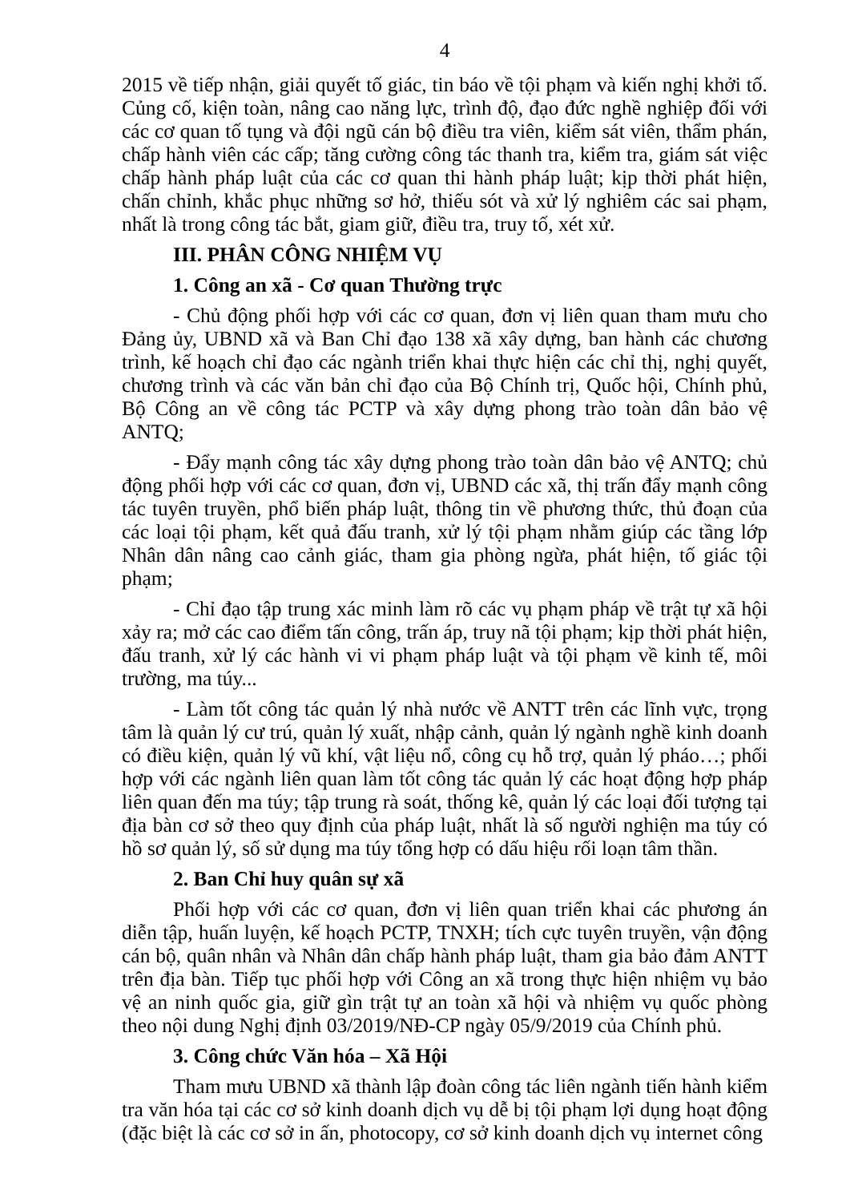4
2015 về tiếp nhận, giải quyết tố giác, tin báo về tội phạm và kiến nghị khởi tố. Củng cố, kiện toàn, nâng cao năng lực, trình độ, đạo đức nghề nghiệp đối với các cơ quan tố tụng và đội ngũ cán bộ điều tra viên, kiểm sát viên, thẩm phán, chấp hành viên các cấp; tăng cường công tác thanh tra, kiểm tra, giám sát việc chấp hành pháp luật của các cơ quan thi hành pháp luật; kịp thời phát hiện, chấn chỉnh, khắc phục những sơ hở, thiếu sót và xử lý nghiêm các sai phạm, nhất là trong công tác bắt, giam giữ, điều tra, truy tố, xét xử.
III. PHÂN CÔNG NHIỆM VỤ
1. Công an xã - Cơ quan Thường trực
- Chủ động phối hợp với các cơ quan, đơn vị liên quan tham mưu cho Đảng ủy, UBND xã và Ban Chỉ đạo 138 xã xây dựng, ban hành các chương trình, kế hoạch chỉ đạo các ngành triển khai thực hiện các chỉ thị, nghị quyết, chương trình và các văn bản chỉ đạo của Bộ Chính trị, Quốc hội, Chính phủ, Bộ Công an về công tác PCTP và xây dựng phong trào toàn dân bảo vệ ANTQ;
- Đẩy mạnh công tác xây dựng phong trào toàn dân bảo vệ ANTQ; chủ động phối hợp với các cơ quan, đơn vị, UBND các xã, thị trấn đẩy mạnh công tác tuyên truyền, phổ biến pháp luật, thông tin về phương thức, thủ đoạn của các loại tội phạm, kết quả đấu tranh, xử lý tội phạm nhằm giúp các tầng lớp Nhân dân nâng cao cảnh giác, tham gia phòng ngừa, phát hiện, tố giác tội phạm;
- Chỉ đạo tập trung xác minh làm rõ các vụ phạm pháp về trật tự xã hội xảy ra; mở các cao điểm tấn công, trấn áp, truy nã tội phạm; kịp thời phát hiện, đấu tranh, xử lý các hành vi vi phạm pháp luật và tội phạm về kinh tế, môi trường, ma túy...
- Làm tốt công tác quản lý nhà nước về ANTT trên các lĩnh vực, trọng tâm là quản lý cư trú, quản lý xuất, nhập cảnh, quản lý ngành nghề kinh doanh có điều kiện, quản lý vũ khí, vật liệu nổ, công cụ hỗ trợ, quản lý pháo…; phối hợp với các ngành liên quan làm tốt công tác quản lý các hoạt động hợp pháp liên quan đến ma túy; tập trung rà soát, thống kê, quản lý các loại đối tượng tại địa bàn cơ sở theo quy định của pháp luật, nhất là số người nghiện ma túy có hồ sơ quản lý, số sử dụng ma túy tổng hợp có dấu hiệu rối loạn tâm thần.
2. Ban Chỉ huy quân sự xã
Phối hợp với các cơ quan, đơn vị liên quan triển khai các phương án diễn tập, huấn luyện, kế hoạch PCTP, TNXH; tích cực tuyên truyền, vận động cán bộ, quân nhân và Nhân dân chấp hành pháp luật, tham gia bảo đảm ANTT trên địa bàn. Tiếp tục phối hợp với Công an xã trong thực hiện nhiệm vụ bảo vệ an ninh quốc gia, giữ gìn trật tự an toàn xã hội và nhiệm vụ quốc phòng theo nội dung Nghị định 03/2019/NĐ-CP ngày 05/9/2019 của Chính phủ.
3. Công chức Văn hóa – Xã Hội
Tham mưu UBND xã thành lập đoàn công tác liên ngành tiến hành kiểm tra văn hóa tại các cơ sở kinh doanh dịch vụ dễ bị tội phạm lợi dụng hoạt động (đặc biệt là các cơ sở in ấn, photocopy, cơ sở kinh doanh dịch vụ internet công